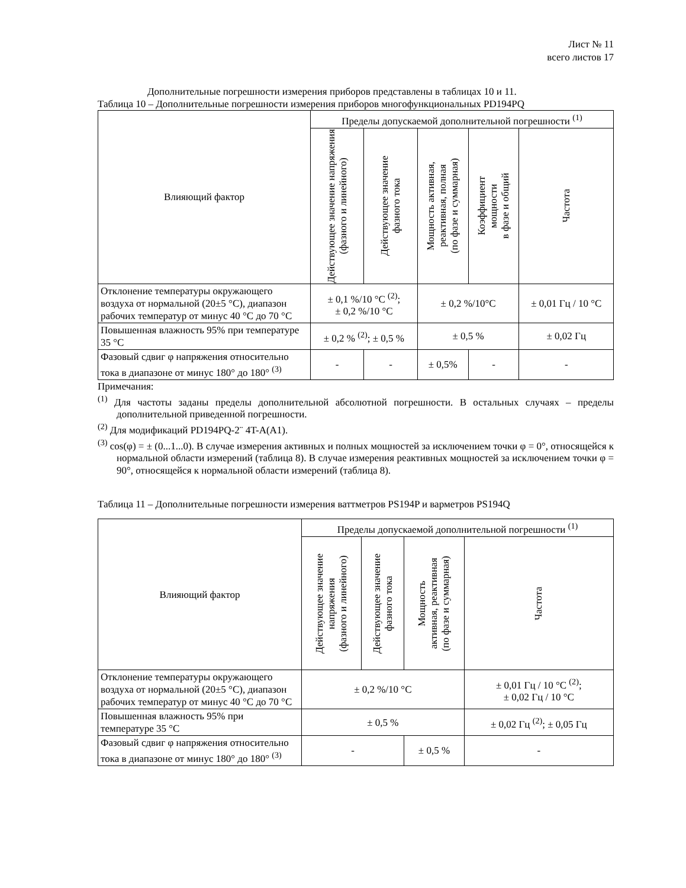Лист № 11
всего листов 17
Дополнительные погрешности измерения приборов представлены в таблицах 10 и 11.
Таблица 10 – Дополнительные погрешности измерения приборов многофункциональных PD194PQ
| Влияющий фактор | Пределы допускаемой дополнительной погрешности <sup>(1)</sup> | | | | |
| --- | --- | --- | --- | --- | --- |
| | Действующее значение напряжения (фазного и линейного) | Действующее значение фазного тока | Мощность активная, реактивная, полная (по фазе и суммарная) | Коэффициент мощности в фазе и общий | Частота |
| Отклонение температуры окружающего воздуха от нормальной (20±5 °С), диапазон рабочих температур от минус 40 °С до 70 °С | ± 0,1 %/10 °С <sup>(2)</sup>; ± 0,2 %/10 °С | | ± 0,2 %/10°С | | ± 0,01 Гц / 10 °С |
| Повышенная влажность 95% при температуре 35 °С | ± 0,2 % <sup>(2)</sup>; ± 0,5 % | | ± 0,5 % | | ± 0,02 Гц |
| Фазовый сдвиг φ напряжения относительно тока в диапазоне от минус 180° до 180° <sup>(3)</sup> | - | - | ± 0,5% | - | - |
Примечания:
<sup>(1)</sup> Для частоты заданы пределы дополнительной абсолютной погрешности. В остальных случаях – пределы дополнительной приведенной погрешности.
<sup>(2)</sup> Для модификаций PD194PQ-2¨ 4T-A(A1).
<sup>(3)</sup> cos(φ) = ± (0...1...0). В случае измерения активных и полных мощностей за исключением точки φ = 0°, относящейся к нормальной области измерений (таблица 8). В случае измерения реактивных мощностей за исключением точки φ = 90°, относящейся к нормальной области измерений (таблица 8).
Таблица 11 – Дополнительные погрешности измерения ваттметров PS194P и варметров PS194Q
| Влияющий фактор | Пределы допускаемой дополнительной погрешности <sup>(1)</sup> | | | |
| --- | --- | --- | --- | --- |
| | Действующее значение напряжения (фазного и линейного) | Действующее значение фазного тока | Мощность активная, реактивная (по фазе и суммарная) | Частота |
| Отклонение температуры окружающего воздуха от нормальной (20±5 °С), диапазон рабочих температур от минус 40 °С до 70 °С | ± 0,2 %/10 °С | | | ± 0,01 Гц / 10 °С <sup>(2)</sup>; ± 0,02 Гц / 10 °С |
| Повышенная влажность 95% при температуре 35 °С | ± 0,5 % | | | ± 0,02 Гц <sup>(2)</sup>; ± 0,05 Гц |
| Фазовый сдвиг φ напряжения относительно тока в диапазоне от минус 180° до 180° <sup>(3)</sup> | - | | ± 0,5 % | - |